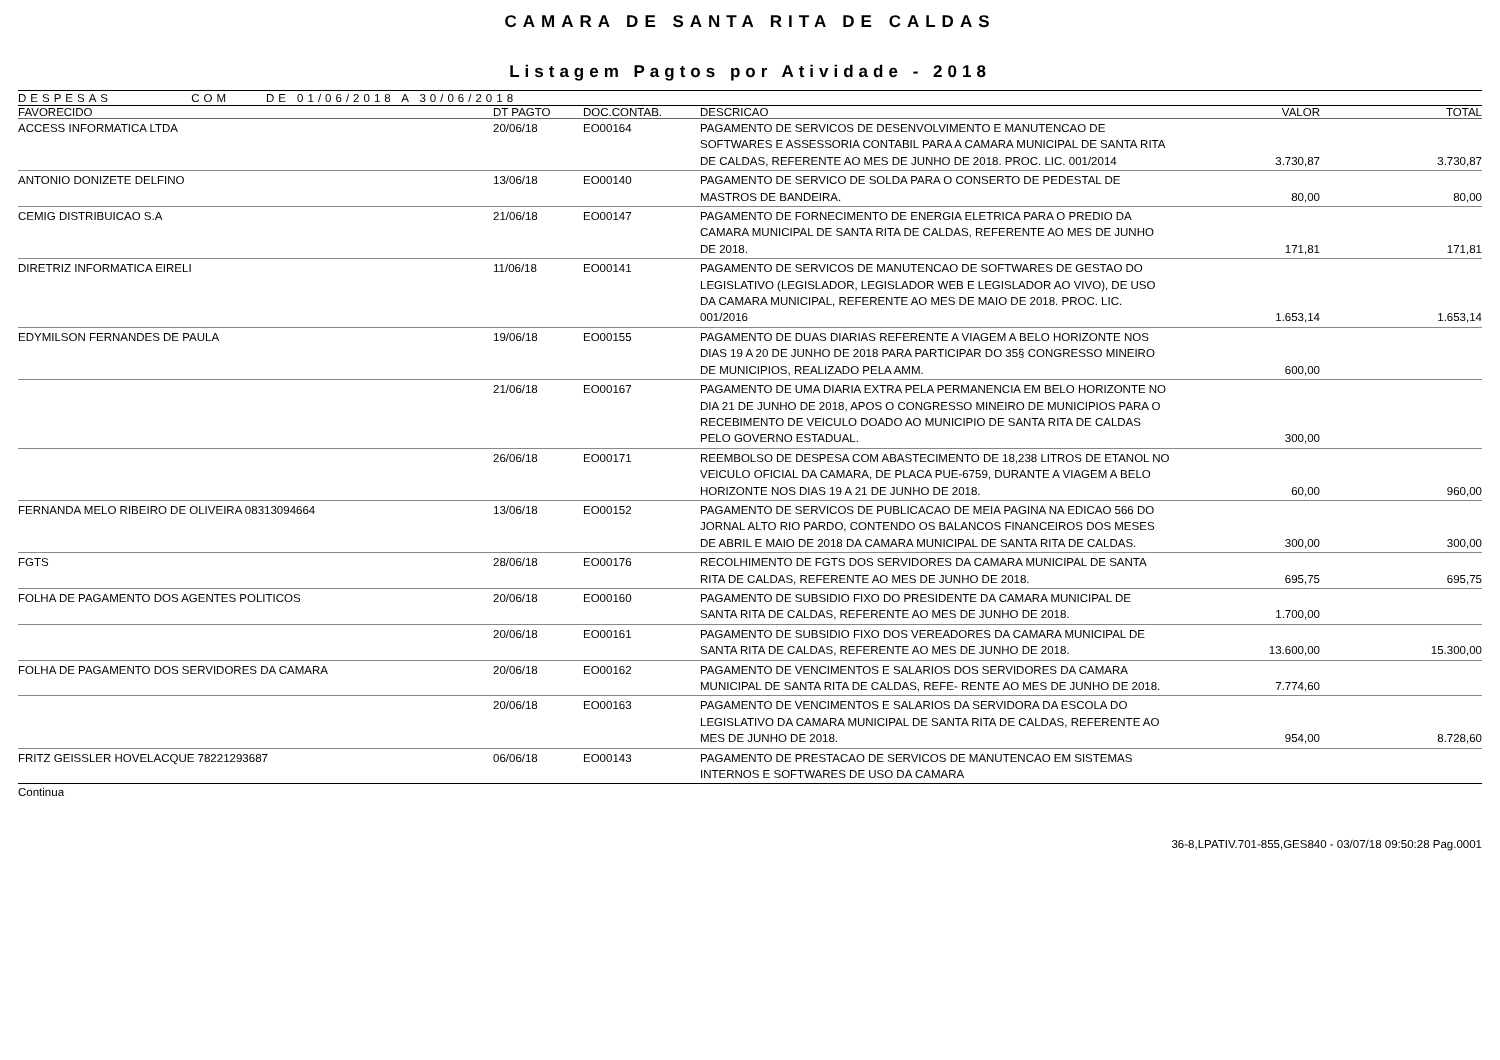CAMARA DE SANTA RITA DE CALDAS
Listagem Pagtos por Atividade - 2018
DESPESAS COM DE 01/06/2018 A 30/06/2018
| FAVORECIDO | DT PAGTO | DOC.CONTAB. | DESCRICAO | VALOR | TOTAL |
| --- | --- | --- | --- | --- | --- |
| ACCESS INFORMATICA LTDA | 20/06/18 | EO00164 | PAGAMENTO DE SERVICOS DE DESENVOLVIMENTO E MANUTENCAO DE SOFTWARES E ASSESSORIA CONTABIL PARA A CAMARA MUNICIPAL DE SANTA RITA DE CALDAS, REFERENTE AO MES DE JUNHO DE 2018. PROC. LIC. 001/2014 | 3.730,87 | 3.730,87 |
| ANTONIO DONIZETE DELFINO | 13/06/18 | EO00140 | PAGAMENTO DE SERVICO DE SOLDA PARA O CONSERTO DE PEDESTAL DE MASTROS DE BANDEIRA. | 80,00 | 80,00 |
| CEMIG DISTRIBUICAO S.A | 21/06/18 | EO00147 | PAGAMENTO DE FORNECIMENTO DE ENERGIA ELETRICA PARA O PREDIO DA CAMARA MUNICIPAL DE SANTA RITA DE CALDAS, REFERENTE AO MES DE JUNHO DE 2018. | 171,81 | 171,81 |
| DIRETRIZ INFORMATICA EIRELI | 11/06/18 | EO00141 | PAGAMENTO DE SERVICOS DE MANUTENCAO DE SOFTWARES DE GESTAO DO LEGISLATIVO (LEGISLADOR, LEGISLADOR WEB E LEGISLADOR AO VIVO), DE USO DA CAMARA MUNICIPAL, REFERENTE AO MES DE MAIO DE 2018. PROC. LIC. 001/2016 | 1.653,14 | 1.653,14 |
| EDYMILSON FERNANDES DE PAULA | 19/06/18 | EO00155 | PAGAMENTO DE DUAS DIARIAS REFERENTE A VIAGEM A BELO HORIZONTE NOS DIAS 19 A 20 DE JUNHO DE 2018 PARA PARTICIPAR DO 35§ CONGRESSO MINEIRO DE MUNICIPIOS, REALIZADO PELA AMM. | 600,00 | |
| | 21/06/18 | EO00167 | PAGAMENTO DE UMA DIARIA EXTRA PELA PERMANENCIA EM BELO HORIZONTE NO DIA 21 DE JUNHO DE 2018, APOS O CONGRESSO MINEIRO DE MUNICIPIOS PARA O RECEBIMENTO DE VEICULO DOADO AO MUNICIPIO DE SANTA RITA DE CALDAS PELO GOVERNO ESTADUAL. | 300,00 | |
| | 26/06/18 | EO00171 | REEMBOLSO DE DESPESA COM ABASTECIMENTO DE 18,238 LITROS DE ETANOL NO VEICULO OFICIAL DA CAMARA, DE PLACA PUE-6759, DURANTE A VIAGEM A BELO HORIZONTE NOS DIAS 19 A 21 DE JUNHO DE 2018. | 60,00 | 960,00 |
| FERNANDA MELO RIBEIRO DE OLIVEIRA 08313094664 | 13/06/18 | EO00152 | PAGAMENTO DE SERVICOS DE PUBLICACAO DE MEIA PAGINA NA EDICAO 566 DO JORNAL ALTO RIO PARDO, CONTENDO OS BALANCOS FINANCEIROS DOS MESES DE ABRIL E MAIO DE 2018 DA CAMARA MUNICIPAL DE SANTA RITA DE CALDAS. | 300,00 | 300,00 |
| FGTS | 28/06/18 | EO00176 | RECOLHIMENTO DE FGTS DOS SERVIDORES DA CAMARA MUNICIPAL DE SANTA RITA DE CALDAS, REFERENTE AO MES DE JUNHO DE 2018. | 695,75 | 695,75 |
| FOLHA DE PAGAMENTO DOS AGENTES POLITICOS | 20/06/18 | EO00160 | PAGAMENTO DE SUBSIDIO FIXO DO PRESIDENTE DA CAMARA MUNICIPAL DE SANTA RITA DE CALDAS, REFERENTE AO MES DE JUNHO DE 2018. | 1.700,00 | |
| | 20/06/18 | EO00161 | PAGAMENTO DE SUBSIDIO FIXO DOS VEREADORES DA CAMARA MUNICIPAL DE SANTA RITA DE CALDAS, REFERENTE AO MES DE JUNHO DE 2018. | 13.600,00 | 15.300,00 |
| FOLHA DE PAGAMENTO DOS SERVIDORES DA CAMARA | 20/06/18 | EO00162 | PAGAMENTO DE VENCIMENTOS E SALARIOS DOS SERVIDORES DA CAMARA MUNICIPAL DE SANTA RITA DE CALDAS, REFE- RENTE AO MES DE JUNHO DE 2018. | 7.774,60 | |
| | 20/06/18 | EO00163 | PAGAMENTO DE VENCIMENTOS E SALARIOS DA SERVIDORA DA ESCOLA DO LEGISLATIVO DA CAMARA MUNICIPAL DE SANTA RITA DE CALDAS, REFERENTE AO MES DE JUNHO DE 2018. | 954,00 | 8.728,60 |
| FRITZ GEISSLER HOVELACQUE 78221293687 | 06/06/18 | EO00143 | PAGAMENTO DE PRESTACAO DE SERVICOS DE MANUTENCAO EM SISTEMAS INTERNOS E SOFTWARES DE USO DA CAMARA | | |
Continua
36-8,LPATIV.701-855,GES840 - 03/07/18 09:50:28 Pag.0001